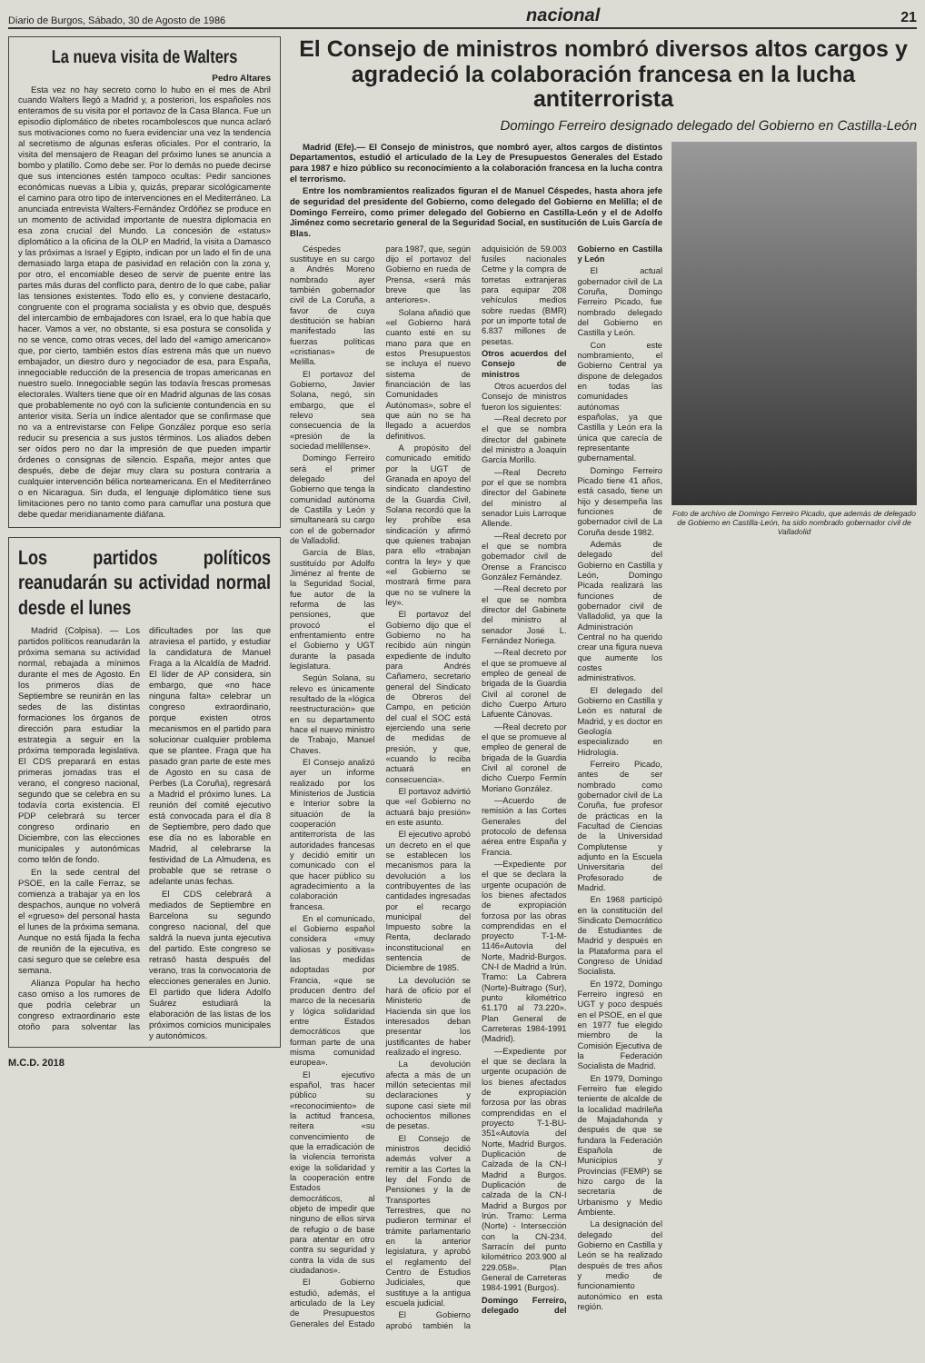Diario de Burgos, Sábado, 30 de Agosto de 1986 nacional 21
La nueva visita de Walters
Pedro Altares
Esta vez no hay secreto como lo hubo en el mes de Abril cuando Walters llegó a Madrid y, a posteriori, los españoles nos enteramos de su visita por el portavoz de la Casa Blanca. Fue un episodio diplomático de ribetes rocambolescos que nunca aclaró sus motivaciones como no fuera evidenciar una vez la tendencia al secretismo de algunas esferas oficiales. Por el contrario, la visita del mensajero de Reagan del próximo lunes se anuncia a bombo y platillo. Como debe ser. Por lo demás no puede decirse que sus intenciones estén tampoco ocultas: Pedir sanciones económicas nuevas a Libia y, quizás, preparar sicológicamente el camino para otro tipo de intervenciones en el Mediterráneo. La anunciada entrevista Walters-Fernández Ordóñez se produce en un momento de actividad importante de nuestra diplomacia en esa zona crucial del Mundo. La concesión de «status» diplomático a la oficina de la OLP en Madrid, la visita a Damasco y las próximas a Israel y Egipto, indican por un lado el fin de una demasiado larga etapa de pasividad en relación con la zona y, por otro, el encomiable deseo de servir de puente entre las partes más duras del conflicto para, dentro de lo que cabe, paliar las tensiones existentes. Todo ello es, y conviene destacarlo, congruente con el programa socialista y es obvio que, después del intercambio de embajadores con Israel, era lo que había que hacer. Vamos a ver, no obstante, si esa postura se consolida y no se vence, como otras veces, del lado del «amigo americano» que, por cierto, también estos días estrena más que un nuevo embajador, un diestro duro y negociador de esa, para España, innegociable reducción de la presencia de tropas americanas en nuestro suelo. Innegociable según las todavía frescas promesas electorales. Walters tiene que oír en Madrid algunas de las cosas que probablemente no oyó con la suficiente contundencia en su anterior visita. Sería un índice alentador que se confirmase que no va a entrevistarse con Felipe González porque eso sería reducir su presencia a sus justos términos. Los aliados deben ser oídos pero no dar la impresión de que pueden impartir órdenes o consignas de silencio. España, mejor antes que después, debe de dejar muy clara su postura contraria a cualquier intervención bélica norteamericana. En el Mediterráneo o en Nicaragua. Sin duda, el lenguaje diplomático tiene sus limitaciones pero no tanto como para camuflar una postura que debe quedar meridianamente diáfana.
Los partidos políticos reanudarán su actividad normal desde el lunes
Madrid (Colpisa). — Los partidos políticos reanudarán la próxima semana su actividad normal, rebajada a mínimos durante el mes de Agosto. En los primeros días de Septiembre se reunirán en las sedes de las distintas formaciones los órganos de dirección para estudiar la estrategia a seguir en la próxima temporada legislativa. El CDS preparará en estas primeras jornadas tras el verano, el congreso nacional, segundo que se celebra en su todavía corta existencia. El PDP celebrará su tercer congreso ordinario en Diciembre, con las elecciones municipales y autonómicas como telón de fondo.
En la sede central del PSOE, en la calle Ferraz, se comienza a trabajar ya en los despachos, aunque no volverá el «grueso» del personal hasta el lunes de la próxima semana. Aunque no está fijada la fecha de reunión de la ejecutiva, es casi seguro que se celebre esa semana.
Alianza Popular ha hecho caso omiso a los rumores de que podría celebrar un congreso extraordinario este otoño para solventar las dificultades por las que atraviesa el partido, y estudiar la candidatura de Manuel Fraga a la Alcaldía de Madrid. El líder de AP considera, sin embargo, que «no hace ninguna falta» celebrar un congreso extraordinario, porque existen otros mecanismos en el partido para solucionar cualquier problema que se plantee. Fraga que ha pasado gran parte de este mes de Agosto en su casa de Perbes (La Coruña), regresará a Madrid el próximo lunes. La reunión del comité ejecutivo está convocada para el día 8 de Septiembre, pero dado que ese día no es laborable en Madrid, al celebrarse la festividad de La Almudena, es probable que se retrase o adelante unas fechas.
El CDS celebrará a mediados de Septiembre en Barcelona su segundo congreso nacional, del que saldrá la nueva junta ejecutiva del partido. Este congreso se retrasó hasta después del verano, tras la convocatoria de elecciones generales en Junio. El partido que lidera Adolfo Suárez estudiará la elaboración de las listas de los próximos comicios municipales y autonómicos.
M.C.D. 2018
El Consejo de ministros nombró diversos altos cargos y agradeció la colaboración francesa en la lucha antiterrorista
Domingo Ferreiro designado delegado del Gobierno en Castilla-León
Madrid (Efe).— El Consejo de ministros, que nombró ayer, altos cargos de distintos Departamentos, estudió el articulado de la Ley de Presupuestos Generales del Estado para 1987 e hizo público su reconocimiento a la colaboración francesa en la lucha contra el terrorismo.
Entre los nombramientos realizados figuran el de Manuel Céspedes, hasta ahora jefe de seguridad del presidente del Gobierno, como delegado del Gobierno en Melilla; el de Domingo Ferreiro, como primer delegado del Gobierno en Castilla-León y el de Adolfo Jiménez como secretario general de la Seguridad Social, en sustitución de Luis García de Blas.
Foto de archivo de Domingo Ferreiro Picado, que además de delegado de Gobierno en Castilla-León, ha sido nombrado gobernador civil de Valladolid
Céspedes sustituye en su cargo a Andrés Moreno nombrado ayer también gobernador civil de La Coruña, a favor de cuya destitución se habían manifestado las fuerzas políticas «cristianas» de Melilla.
El portavoz del Gobierno, Javier Solana, negó, sin embargo, que el relevo sea consecuencia de la «presión de la sociedad melillense».
Domingo Ferreiro será el primer delegado del Gobierno que tenga la comunidad autónoma de Castilla y León y simultaneará su cargo con el de gobernador de Valladolid.
García de Blas, sustituído por Adolfo Jiménez al frente de la Seguridad Social, fue autor de la reforma de las pensiones, que provocó el enfrentamiento entre el Gobierno y UGT durante la pasada legislatura.
Según Solana, su relevo es únicamente resultado de la «lógica reestructuración» que en su departamento hace el nuevo ministro de Trabajo, Manuel Chaves.
El Consejo analizó ayer un informe realizado por los Ministerios de Justicia e Interior sobre la situación de la cooperación antiterrorista de las autoridades francesas y decidió emitir un comunicado con el que hacer público su agradecimiento a la colaboración francesa.
En el comunicado, el Gobierno español considera «muy valiosas y positivas» las medidas adoptadas por Francia, «que se producen dentro del marco de la necesaria y lógica solidaridad entre Estados democráticos que forman parte de una misma comunidad europea».
El ejecutivo español, tras hacer público su «reconocimiento» de la actitud francesa, reitera «su convencimiento de que la erradicación de la violencia terrorista exige la solidaridad y la cooperación entre Estados democráticos, al objeto de impedir que ninguno de ellos sirva de refugio o de base para atentar en otro contra su seguridad y contra la vida de sus ciudadanos».
El Gobierno estudió, además, el articulado de la Ley de Presupuestos Generales del Estado para 1987, que, según dijo el portavoz del Gobierno en rueda de Prensa, «será más breve que las anteriores».
Solana añadió que «el Gobierno hará cuanto esté en su mano para que en estos Presupuestos se incluya el nuevo sistema de financiación de las Comunidades Autónomas», sobre el que aún no se ha llegado a acuerdos definitivos.
A propósito del comunicado emitido por la UGT de Granada en apoyo del sindicato clandestino de la Guardia Civil, Solana recordó que la ley prohíbe esa sindicación y afirmó que quienes trabajan para ello «trabajan contra la ley» y que «el Gobierno se mostrará firme para que no se vulnere la ley».
El portavoz del Gobierno dijo que el Gobierno no ha recibido aún ningún expediente de indulto para Andrés Cañamero, secretario general del Sindicato de Obreros del Campo, en petición del cual el SOC está ejerciendo una serie de medidas de presión, y que, «cuando lo reciba actuará en consecuencia».
El portavoz advirtió que «el Gobierno no actuará bajo presión» en este asunto.
El ejecutivo aprobó un decreto en el que se establecen los mecanismos para la devolución a los contribuyentes de las cantidades ingresadas por el recargo municipal del Impuesto sobre la Renta, declarado inconstitucional en sentencia de Diciembre de 1985.
La devolución se hará de oficio por el Ministerio de Hacienda sin que los interesados deban presentar los justificantes de haber realizado el ingreso.
La devolución afecta a más de un millón setecientas mil declaraciones y supone casi siete mil ochocientos millones de pesetas.
El Consejo de ministros decidió además volver a remitir a las Cortes la ley del Fondo de Pensiones y la de Transportes Terrestres, que no pudieron terminar el trámite parlamentario en la anterior legislatura, y aprobó el reglamento del Centro de Estudios Judiciales, que sustituye a la antigua escuela judicial.
El Gobierno aprobó también la adquisición de 59.003 fusiles nacionales Cetme y la compra de torretas extranjeras para equipar 208 vehículos medios sobre ruedas (BMR) por un importe total de 6.837 millones de pesetas.
Otros acuerdos del Consejo de ministros
Otros acuerdos del Consejo de ministros fueron los siguientes:
—Real decreto por el que se nombra director del gabinete del ministro a Joaquín García Morillo.
—Real Decreto por el que se nombra director del Gabinete del ministro al senador Luis Larroque Allende.
—Real decreto por el que se nombra gobernador civil de Orense a Francisco González Fernández.
—Real decreto por el que se nombra director del Gabinete del ministro al senador José L. Fernández Noriega.
—Real decreto por el que se promueve al empleo de geneal de brigada de la Guardia Civil al coronel de dicho Cuerpo Arturo Lafuente Cánovas.
—Real decreto por el que se promueve al empleo de general de brigada de la Guardia Civil al coronel de dicho Cuerpo Fermín Moriano González.
—Acuerdo de remisión a las Cortes Generales del protocolo de defensa aérea entre España y Francia.
—Expediente por el que se declara la urgente ocupación de los bienes afectados de expropiación forzosa por las obras comprendidas en el proyecto T-1-M-1146«Autovía del Norte, Madrid-Burgos. CN-I de Madrid a Irún. Tramo: La Cabrera (Norte)-Buitrago (Sur), punto kilométrico 61.170 al 73.220». Plan General de Carreteras 1984-1991 (Madrid).
—Expediente por el que se declara la urgente ocupación de los bienes afectados de expropiación forzosa por las obras comprendidas en el proyecto T-1-BU-351«Autovía del Norte, Madrid Burgos. Duplicación de Calzada de la CN-I Madrid a Burgos. Duplicación de calzada de la CN-I Madrid a Burgos por Irún. Tramo: Lerma (Norte) - Intersección con la CN-234. Sarracín del punto kilométrico 203.900 al 229.058». Plan General de Carreteras 1984-1991 (Burgos).
Domingo Ferreiro, delegado del Gobierno en Castilla y León
El actual gobernador civil de La Coruña, Domingo Ferreiro Picado, fue nombrado delegado del Gobierno en Castilla y León.
Con este nombramiento, el Gobierno Central ya dispone de delegados en todas las comunidades autónomas españolas, ya que Castilla y León era la única que carecía de representante gubernamental.
Domingo Ferreiro Picado tiene 41 años, está casado, tiene un hijo y desempeña las funciones de gobernador civil de La Coruña desde 1982.
Además de delegado del Gobierno en Castilla y León, Domingo Picada realizará las funciones de gobernador civil de Valladolid, ya que la Administración Central no ha querido crear una figura nueva que aumente los costes administrativos.
El delegado del Gobierno en Castilla y León es natural de Madrid, y es doctor en Geología especializado en Hidrología.
Ferreiro Picado, antes de ser nombrado como gobernador civil de La Coruña, fue profesor de prácticas en la Facultad de Ciencias de la Universidad Complutense y adjunto en la Escuela Universitaria del Profesorado de Madrid.
En 1968 participó en la constitución del Sindicato Democrático de Estudiantes de Madrid y después en la Plataforma para el Congreso de Unidad Socialista.
En 1972, Domingo Ferreiro ingresó en UGT y poco después en el PSOE, en el que en 1977 fue elegido miembro de la Comisión Ejecutiva de la Federación Socialista de Madrid.
En 1979, Domingo Ferreiro fue elegido teniente de alcalde de la localidad madrileña de Majadahonda y después de que se fundara la Federación Española de Municipios y Provincias (FEMP) se hizo cargo de la secretaría de Urbanismo y Medio Ambiente.
La designación del delegado del Gobierno en Castilla y León se ha realizado después de tres años y medio de funcionamiento autonómico en esta región.